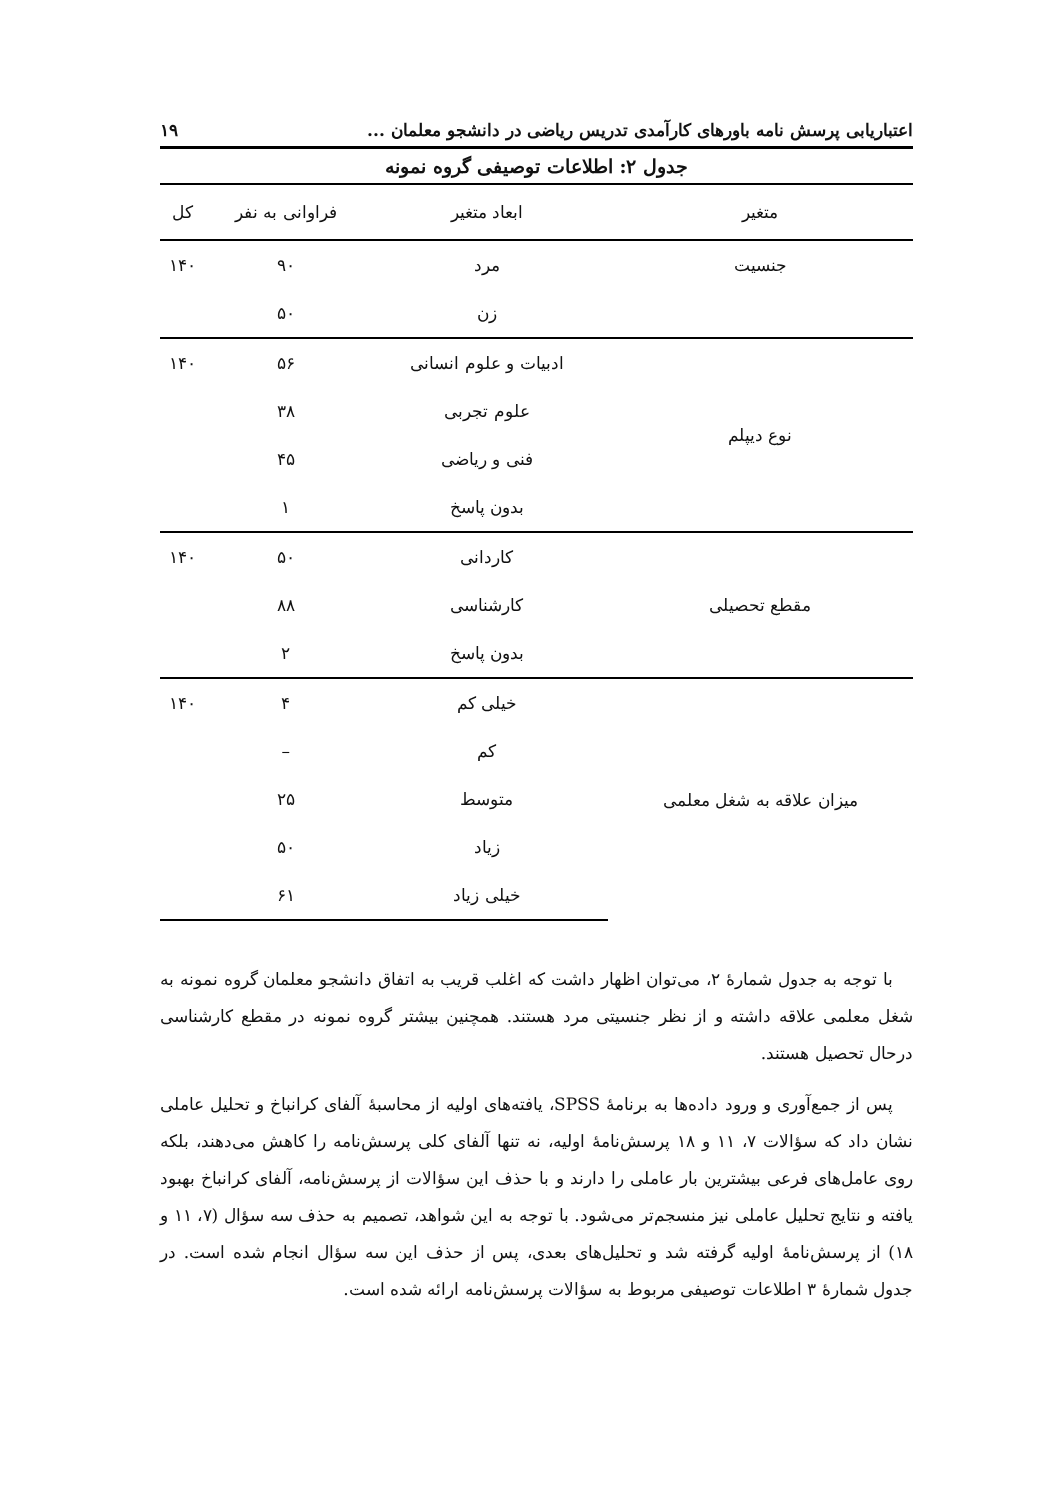اعتباریابی پرسش نامه باورهای کارآمدی تدریس ریاضی در دانشجو معلمان ... ۱۹
جدول ۲: اطلاعات توصیفی گروه نمونه
| متغیر | ابعاد متغیر | فراوانی به نفر | کل |
| --- | --- | --- | --- |
| جنسیت | مرد | ۹۰ | ۱۴۰ |
| | زن | ۵۰ | |
| نوع دیپلم | ادبیات و علوم انسانی | ۵۶ | ۱۴۰ |
| | علوم تجربی | ۳۸ | |
| | فنی و ریاضی | ۴۵ | |
| | بدون پاسخ | ۱ | |
| مقطع تحصیلی | کاردانی | ۵۰ | ۱۴۰ |
| | کارشناسی | ۸۸ | |
| | بدون پاسخ | ۲ | |
| میزان علاقه به شغل معلمی | خیلی کم | ۴ | ۱۴۰ |
| | کم | – | |
| | متوسط | ۲۵ | |
| | زیاد | ۵۰ | |
| | خیلی زیاد | ۶۱ | |
با توجه به جدول شمارهٔ ۲، می‌توان اظهار داشت که اغلب قریب به اتفاق دانشجو معلمان گروه نمونه به شغل معلمی علاقه داشته و از نظر جنسیتی مرد هستند. همچنین بیشتر گروه نمونه در مقطع کارشناسی درحال تحصیل هستند.
پس از جمع‌آوری و ورود داده‌ها به برنامهٔ SPSS، یافته‌های اولیه از محاسبهٔ آلفای کرانباخ و تحلیل عاملی نشان داد که سؤالات ۷، ۱۱ و ۱۸ پرسش‌نامهٔ اولیه، نه تنها آلفای کلی پرسش‌نامه را کاهش می‌دهند، بلکه روی عامل‌های فرعی بیشترین بار عاملی را دارند و با حذف این سؤالات از پرسش‌نامه، آلفای کرانباخ بهبود یافته و نتایج تحلیل عاملی نیز منسجم‌تر می‌شود. با توجه به این شواهد، تصمیم به حذف سه سؤال (۷، ۱۱ و ۱۸) از پرسش‌نامهٔ اولیه گرفته شد و تحلیل‌های بعدی، پس از حذف این سه سؤال انجام شده است. در جدول شمارهٔ ۳ اطلاعات توصیفی مربوط به سؤالات پرسش‌نامه ارائه شده است.